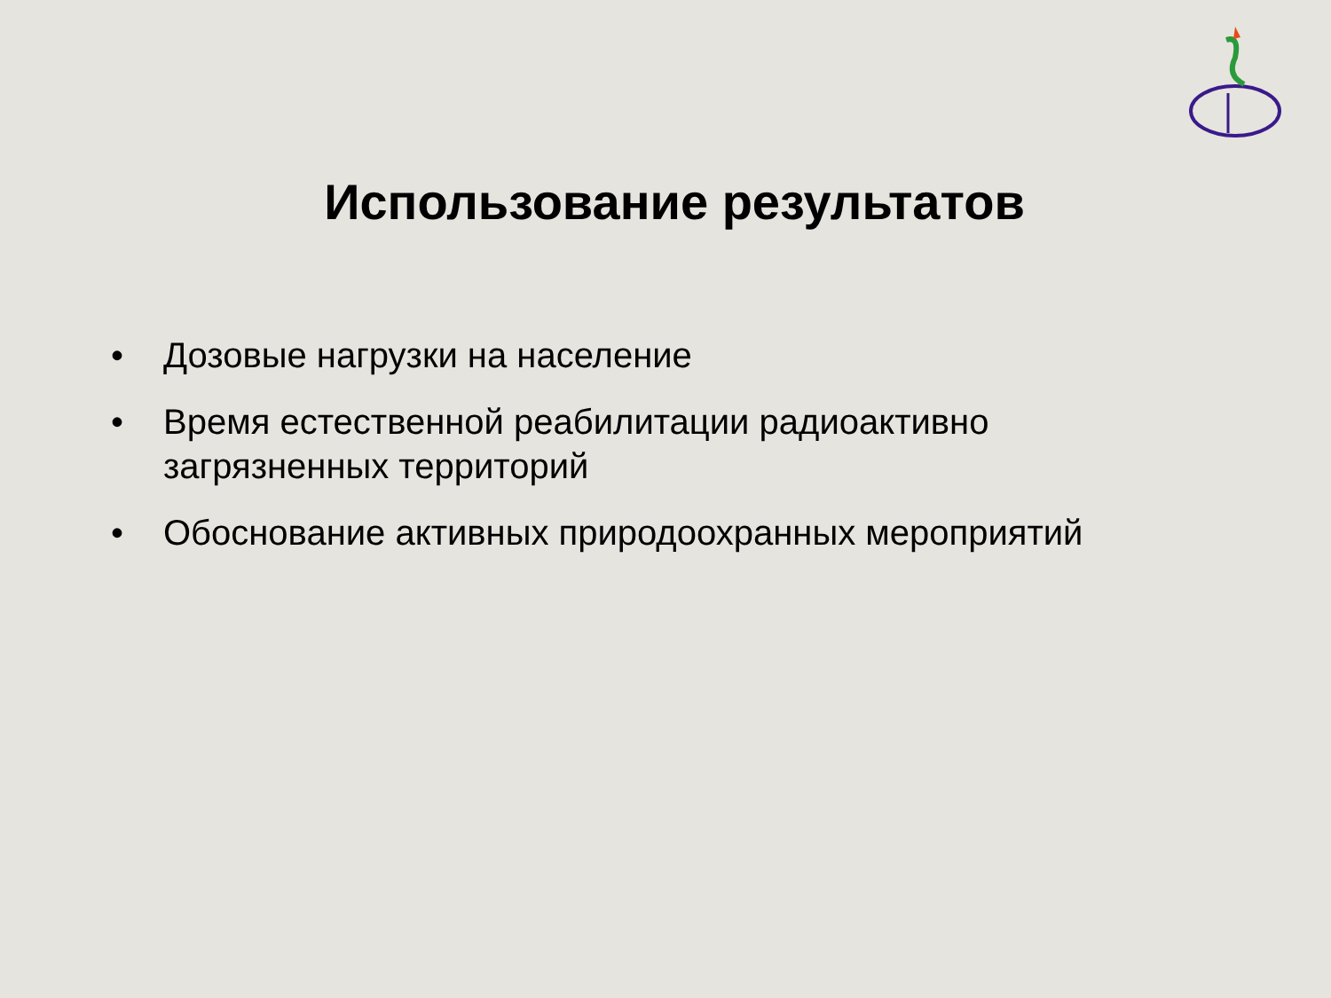Использование результатов
• Дозовые нагрузки на население
• Время естественной реабилитации радиоактивно загрязненных территорий
• Обоснование активных природоохранных мероприятий